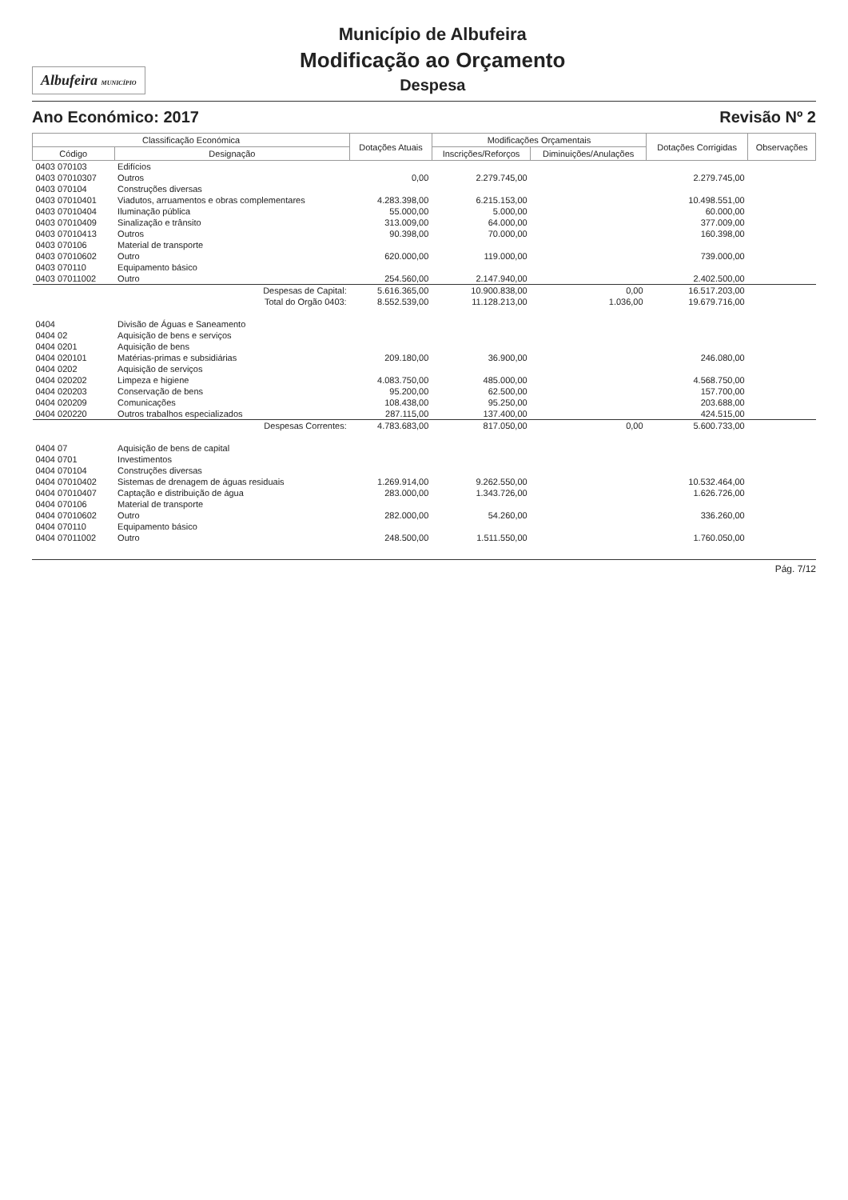Albufeira MUNICÍPIO
Município de Albufeira
Modificação ao Orçamento
Despesa
Ano Económico: 2017 Revisão Nº 2
| Classificação Económica | | Dotações Atuais | Modificações Orçamentais | | Dotações Corrigidas | Observações |
| --- | --- | --- | --- | --- | --- | --- |
| Código | Designação | | Inscrições/Reforços | Diminuições/Anulações | | |
| 0403 070103 | Edifícios | | | | | |
| 0403 07010307 | Outros | 0,00 | 2.279.745,00 | | 2.279.745,00 | |
| 0403 070104 | Construções diversas | | | | | |
| 0403 07010401 | Viadutos, arruamentos e obras complementares | 4.283.398,00 | 6.215.153,00 | | 10.498.551,00 | |
| 0403 07010404 | Iluminação pública | 55.000,00 | 5.000,00 | | 60.000,00 | |
| 0403 07010409 | Sinalização e trânsito | 313.009,00 | 64.000,00 | | 377.009,00 | |
| 0403 07010413 | Outros | 90.398,00 | 70.000,00 | | 160.398,00 | |
| 0403 070106 | Material de transporte | | | | | |
| 0403 07010602 | Outro | 620.000,00 | 119.000,00 | | 739.000,00 | |
| 0403 070110 | Equipamento básico | | | | | |
| 0403 07011002 | Outro | 254.560,00 | 2.147.940,00 | | 2.402.500,00 | |
| | Despesas de Capital: | 5.616.365,00 | 10.900.838,00 | 0,00 | 16.517.203,00 | |
| | Total do Orgão 0403: | 8.552.539,00 | 11.128.213,00 | 1.036,00 | 19.679.716,00 | |
| 0404 | Divisão de Águas e Saneamento | | | | | |
| 0404 02 | Aquisição de bens e serviços | | | | | |
| 0404 0201 | Aquisição de bens | | | | | |
| 0404 020101 | Matérias-primas e subsidiárias | 209.180,00 | 36.900,00 | | 246.080,00 | |
| 0404 0202 | Aquisição de serviços | | | | | |
| 0404 020202 | Limpeza e higiene | 4.083.750,00 | 485.000,00 | | 4.568.750,00 | |
| 0404 020203 | Conservação de bens | 95.200,00 | 62.500,00 | | 157.700,00 | |
| 0404 020209 | Comunicações | 108.438,00 | 95.250,00 | | 203.688,00 | |
| 0404 020220 | Outros trabalhos especializados | 287.115,00 | 137.400,00 | | 424.515,00 | |
| | Despesas Correntes: | 4.783.683,00 | 817.050,00 | 0,00 | 5.600.733,00 | |
| 0404 07 | Aquisição de bens de capital | | | | | |
| 0404 0701 | Investimentos | | | | | |
| 0404 070104 | Construções diversas | | | | | |
| 0404 07010402 | Sistemas de drenagem de águas residuais | 1.269.914,00 | 9.262.550,00 | | 10.532.464,00 | |
| 0404 07010407 | Captação e distribuição de água | 283.000,00 | 1.343.726,00 | | 1.626.726,00 | |
| 0404 070106 | Material de transporte | | | | | |
| 0404 07010602 | Outro | 282.000,00 | 54.260,00 | | 336.260,00 | |
| 0404 070110 | Equipamento básico | | | | | |
| 0404 07011002 | Outro | 248.500,00 | 1.511.550,00 | | 1.760.050,00 | |
Pág. 7/12